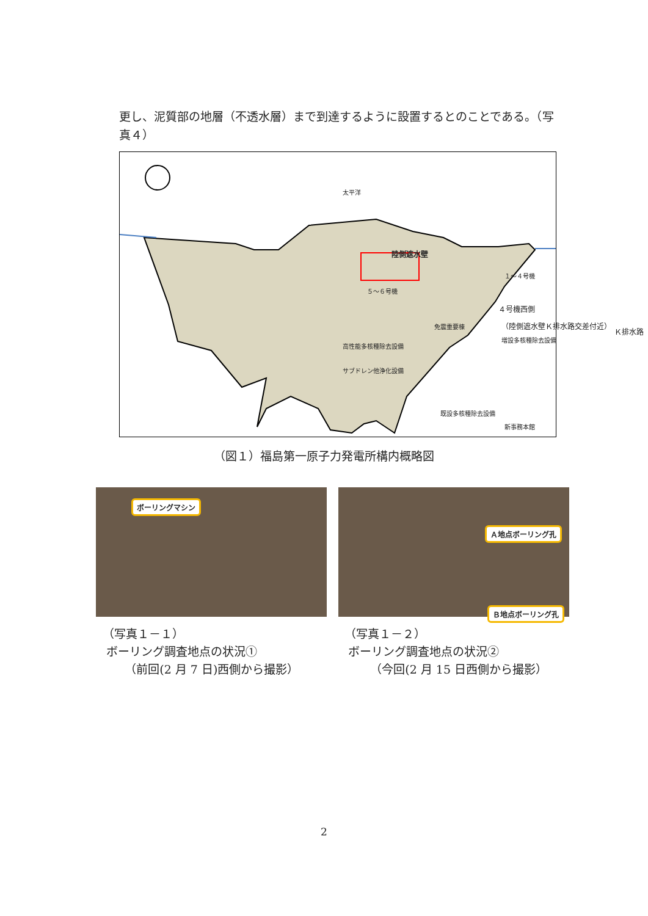更し、泥質部の地層（不透水層）まで到達するように設置するとのことである。（写真４）
太平洋
陸側遮水壁
１～４号機
Ｋ排水路
５～６号機
４号機西側
免震重要棟 （陸側遮水壁Ｋ排水路交差付近）
増設多核種除去設備
高性能多核種除去設備
サブドレン他浄化設備
既設多核種除去設備
新事務本館
（図１）福島第一原子力発電所構内概略図
ボーリングマシン
Ａ地点ボーリング孔
Ｂ地点ボーリング孔
（写真１－１）
ボーリング調査地点の状況①
（前回(2 月 7 日)西側から撮影）
（写真１－２）
ボーリング調査地点の状況②
（今回(2 月 15 日西側から撮影）
2